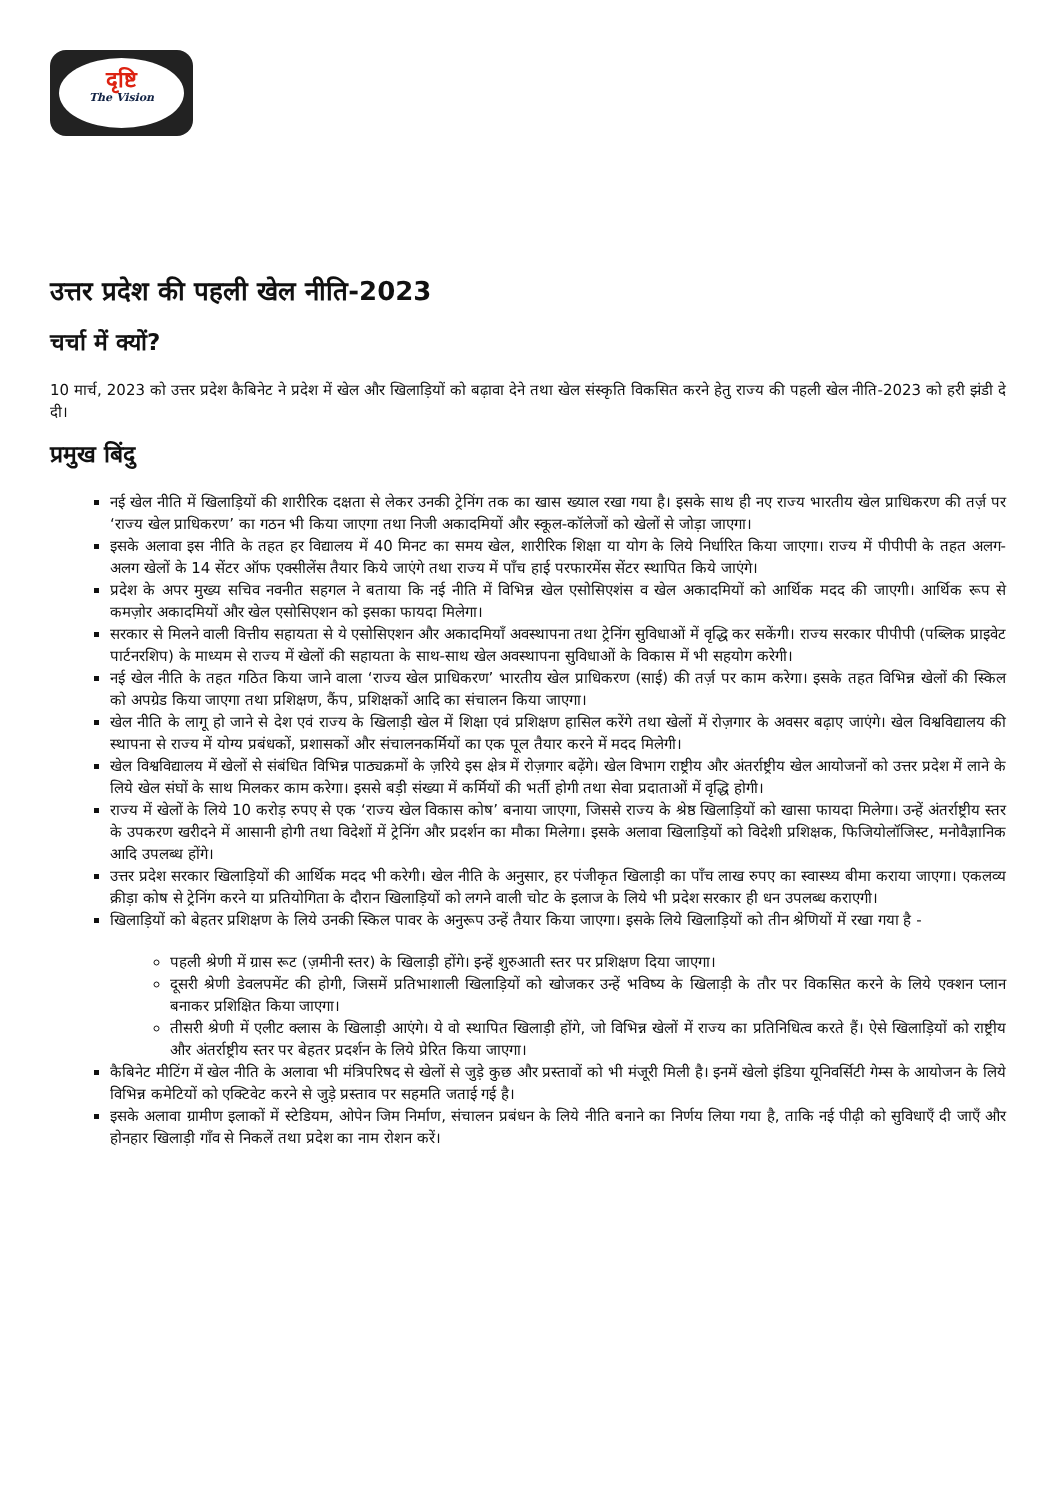दृष्टि
The Vision
उत्तर प्रदेश की पहली खेल नीति-2023
चर्चा में क्यों?
10 मार्च, 2023 को उत्तर प्रदेश कैबिनेट ने प्रदेश में खेल और खिलाड़ियों को बढ़ावा देने तथा खेल संस्कृति विकसित करने हेतु राज्य की पहली खेल नीति-2023 को हरी झंडी दे दी।
प्रमुख बिंदु
नई खेल नीति में खिलाड़ियों की शारीरिक दक्षता से लेकर उनकी ट्रेनिंग तक का खास ख्याल रखा गया है। इसके साथ ही नए राज्य भारतीय खेल प्राधिकरण की तर्ज़ पर ‘राज्य खेल प्राधिकरण’ का गठन भी किया जाएगा तथा निजी अकादमियों और स्कूल-कॉलेजों को खेलों से जोड़ा जाएगा।
इसके अलावा इस नीति के तहत हर विद्यालय में 40 मिनट का समय खेल, शारीरिक शिक्षा या योग के लिये निर्धारित किया जाएगा। राज्य में पीपीपी के तहत अलग-अलग खेलों के 14 सेंटर ऑफ एक्सीलेंस तैयार किये जाएंगे तथा राज्य में पाँच हाई परफारमेंस सेंटर स्थापित किये जाएंगे।
प्रदेश के अपर मुख्य सचिव नवनीत सहगल ने बताया कि नई नीति में विभिन्न खेल एसोसिएशंस व खेल अकादमियों को आर्थिक मदद की जाएगी। आर्थिक रूप से कमज़ोर अकादमियों और खेल एसोसिएशन को इसका फायदा मिलेगा।
सरकार से मिलने वाली वित्तीय सहायता से ये एसोसिएशन और अकादमियाँ अवस्थापना तथा ट्रेनिंग सुविधाओं में वृद्धि कर सकेंगी। राज्य सरकार पीपीपी (पब्लिक प्राइवेट पार्टनरशिप) के माध्यम से राज्य में खेलों की सहायता के साथ-साथ खेल अवस्थापना सुविधाओं के विकास में भी सहयोग करेगी।
नई खेल नीति के तहत गठित किया जाने वाला ‘राज्य खेल प्राधिकरण’ भारतीय खेल प्राधिकरण (साई) की तर्ज़ पर काम करेगा। इसके तहत विभिन्न खेलों की स्किल को अपग्रेड किया जाएगा तथा प्रशिक्षण, कैंप, प्रशिक्षकों आदि का संचालन किया जाएगा।
खेल नीति के लागू हो जाने से देश एवं राज्य के खिलाड़ी खेल में शिक्षा एवं प्रशिक्षण हासिल करेंगे तथा खेलों में रोज़गार के अवसर बढ़ाए जाएंगे। खेल विश्वविद्यालय की स्थापना से राज्य में योग्य प्रबंधकों, प्रशासकों और संचालनकर्मियों का एक पूल तैयार करने में मदद मिलेगी।
खेल विश्वविद्यालय में खेलों से संबंधित विभिन्न पाठ्यक्रमों के ज़रिये इस क्षेत्र में रोज़गार बढ़ेंगे। खेल विभाग राष्ट्रीय और अंतर्राष्ट्रीय खेल आयोजनों को उत्तर प्रदेश में लाने के लिये खेल संघों के साथ मिलकर काम करेगा। इससे बड़ी संख्या में कर्मियों की भर्ती होगी तथा सेवा प्रदाताओं में वृद्धि होगी।
राज्य में खेलों के लिये 10 करोड़ रुपए से एक ‘राज्य खेल विकास कोष’ बनाया जाएगा, जिससे राज्य के श्रेष्ठ खिलाड़ियों को खासा फायदा मिलेगा। उन्हें अंतर्राष्ट्रीय स्तर के उपकरण खरीदने में आसानी होगी तथा विदेशों में ट्रेनिंग और प्रदर्शन का मौका मिलेगा। इसके अलावा खिलाड़ियों को विदेशी प्रशिक्षक, फिजियोलॉजिस्ट, मनोवैज्ञानिक आदि उपलब्ध होंगे।
उत्तर प्रदेश सरकार खिलाड़ियों की आर्थिक मदद भी करेगी। खेल नीति के अनुसार, हर पंजीकृत खिलाड़ी का पाँच लाख रुपए का स्वास्थ्य बीमा कराया जाएगा। एकलव्य क्रीड़ा कोष से ट्रेनिंग करने या प्रतियोगिता के दौरान खिलाड़ियों को लगने वाली चोट के इलाज के लिये भी प्रदेश सरकार ही धन उपलब्ध कराएगी।
खिलाड़ियों को बेहतर प्रशिक्षण के लिये उनकी स्किल पावर के अनुरूप उन्हें तैयार किया जाएगा। इसके लिये खिलाड़ियों को तीन श्रेणियों में रखा गया है -
पहली श्रेणी में ग्रास रूट (ज़मीनी स्तर) के खिलाड़ी होंगे। इन्हें शुरुआती स्तर पर प्रशिक्षण दिया जाएगा।
दूसरी श्रेणी डेवलपमेंट की होगी, जिसमें प्रतिभाशाली खिलाड़ियों को खोजकर उन्हें भविष्य के खिलाड़ी के तौर पर विकसित करने के लिये एक्शन प्लान बनाकर प्रशिक्षित किया जाएगा।
तीसरी श्रेणी में एलीट क्लास के खिलाड़ी आएंगे। ये वो स्थापित खिलाड़ी होंगे, जो विभिन्न खेलों में राज्य का प्रतिनिधित्व करते हैं। ऐसे खिलाड़ियों को राष्ट्रीय और अंतर्राष्ट्रीय स्तर पर बेहतर प्रदर्शन के लिये प्रेरित किया जाएगा।
कैबिनेट मीटिंग में खेल नीति के अलावा भी मंत्रिपरिषद से खेलों से जुड़े कुछ और प्रस्तावों को भी मंजूरी मिली है। इनमें खेलो इंडिया यूनिवर्सिटी गेम्स के आयोजन के लिये विभिन्न कमेटियों को एक्टिवेट करने से जुड़े प्रस्ताव पर सहमति जताई गई है।
इसके अलावा ग्रामीण इलाकों में स्टेडियम, ओपेन जिम निर्माण, संचालन प्रबंधन के लिये नीति बनाने का निर्णय लिया गया है, ताकि नई पीढ़ी को सुविधाएँ दी जाएँ और होनहार खिलाड़ी गाँव से निकलें तथा प्रदेश का नाम रोशन करें।